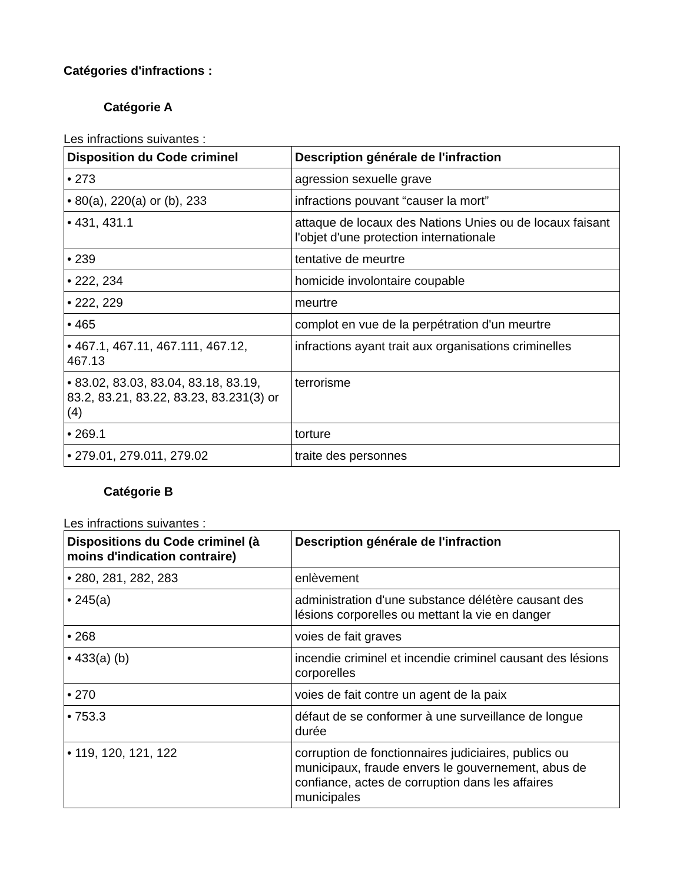Catégories d'infractions :
Catégorie A
Les infractions suivantes :
| Disposition du Code criminel | Description générale de l'infraction |
| --- | --- |
| • 273 | agression sexuelle grave |
| • 80(a), 220(a) or (b), 233 | infractions pouvant “causer la mort” |
| • 431, 431.1 | attaque de locaux des Nations Unies ou de locaux faisant l'objet d'une protection internationale |
| • 239 | tentative de meurtre |
| • 222, 234 | homicide involontaire coupable |
| • 222, 229 | meurtre |
| • 465 | complot en vue de la perpétration d'un meurtre |
| • 467.1, 467.11, 467.111, 467.12, 467.13 | infractions ayant trait aux organisations criminelles |
| • 83.02, 83.03, 83.04, 83.18, 83.19, 83.2, 83.21, 83.22, 83.23, 83.231(3) or (4) | terrorisme |
| • 269.1 | torture |
| • 279.01, 279.011, 279.02 | traite des personnes |
Catégorie B
Les infractions suivantes :
| Dispositions du Code criminel (à moins d'indication contraire) | Description générale de l'infraction |
| --- | --- |
| • 280, 281, 282, 283 | enlèvement |
| • 245(a) | administration d'une substance délétère causant des lésions corporelles ou mettant la vie en danger |
| • 268 | voies de fait graves |
| • 433(a) (b) | incendie criminel et incendie criminel causant des lésions corporelles |
| • 270 | voies de fait contre un agent de la paix |
| • 753.3 | défaut de se conformer à une surveillance de longue durée |
| • 119, 120, 121, 122 | corruption de fonctionnaires judiciaires, publics ou municipaux, fraude envers le gouvernement, abus de confiance, actes de corruption dans les affaires municipales |